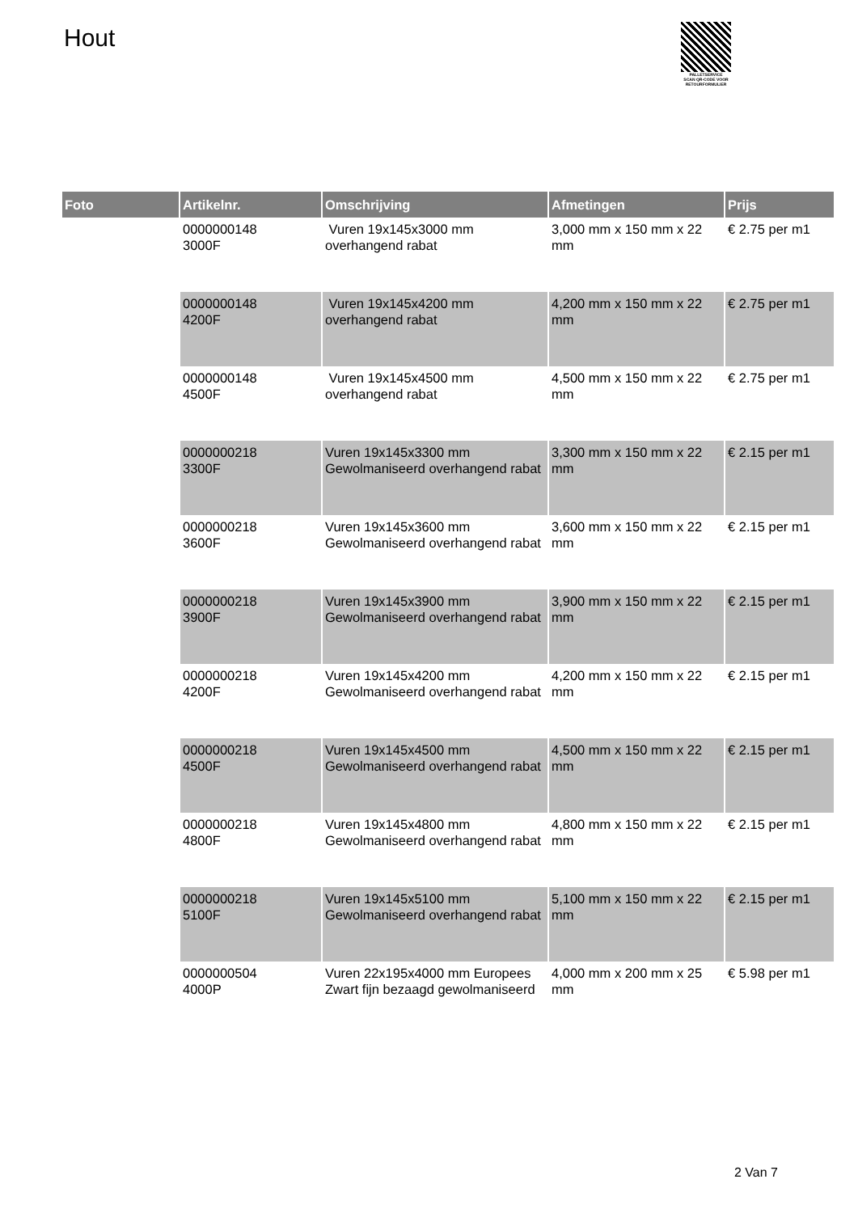Hout
PALLETSERVICE
SCAN QR-CODE VOOR
RETOURFORMULIER
| Foto | Artikelnr. | Omschrijving | Afmetingen | Prijs |
| --- | --- | --- | --- | --- |
| | 0000000148 3000F | Vuren 19x145x3000 mm overhangend rabat | 3,000 mm x 150 mm x 22 mm | € 2.75 per m1 |
| | 0000000148 4200F | Vuren 19x145x4200 mm overhangend rabat | 4,200 mm x 150 mm x 22 mm | € 2.75 per m1 |
| | 0000000148 4500F | Vuren 19x145x4500 mm overhangend rabat | 4,500 mm x 150 mm x 22 mm | € 2.75 per m1 |
| | 0000000218 3300F | Vuren 19x145x3300 mm Gewolmaniseerd overhangend rabat | 3,300 mm x 150 mm x 22 mm | € 2.15 per m1 |
| | 0000000218 3600F | Vuren 19x145x3600 mm Gewolmaniseerd overhangend rabat | 3,600 mm x 150 mm x 22 mm | € 2.15 per m1 |
| | 0000000218 3900F | Vuren 19x145x3900 mm Gewolmaniseerd overhangend rabat | 3,900 mm x 150 mm x 22 mm | € 2.15 per m1 |
| | 0000000218 4200F | Vuren 19x145x4200 mm Gewolmaniseerd overhangend rabat | 4,200 mm x 150 mm x 22 mm | € 2.15 per m1 |
| | 0000000218 4500F | Vuren 19x145x4500 mm Gewolmaniseerd overhangend rabat | 4,500 mm x 150 mm x 22 mm | € 2.15 per m1 |
| | 0000000218 4800F | Vuren 19x145x4800 mm Gewolmaniseerd overhangend rabat | 4,800 mm x 150 mm x 22 mm | € 2.15 per m1 |
| | 0000000218 5100F | Vuren 19x145x5100 mm Gewolmaniseerd overhangend rabat | 5,100 mm x 150 mm x 22 mm | € 2.15 per m1 |
| | 0000000504 4000P | Vuren 22x195x4000 mm Europees Zwart fijn bezaagd gewolmaniseerd | 4,000 mm x 200 mm x 25 mm | € 5.98 per m1 |
2 Van 7